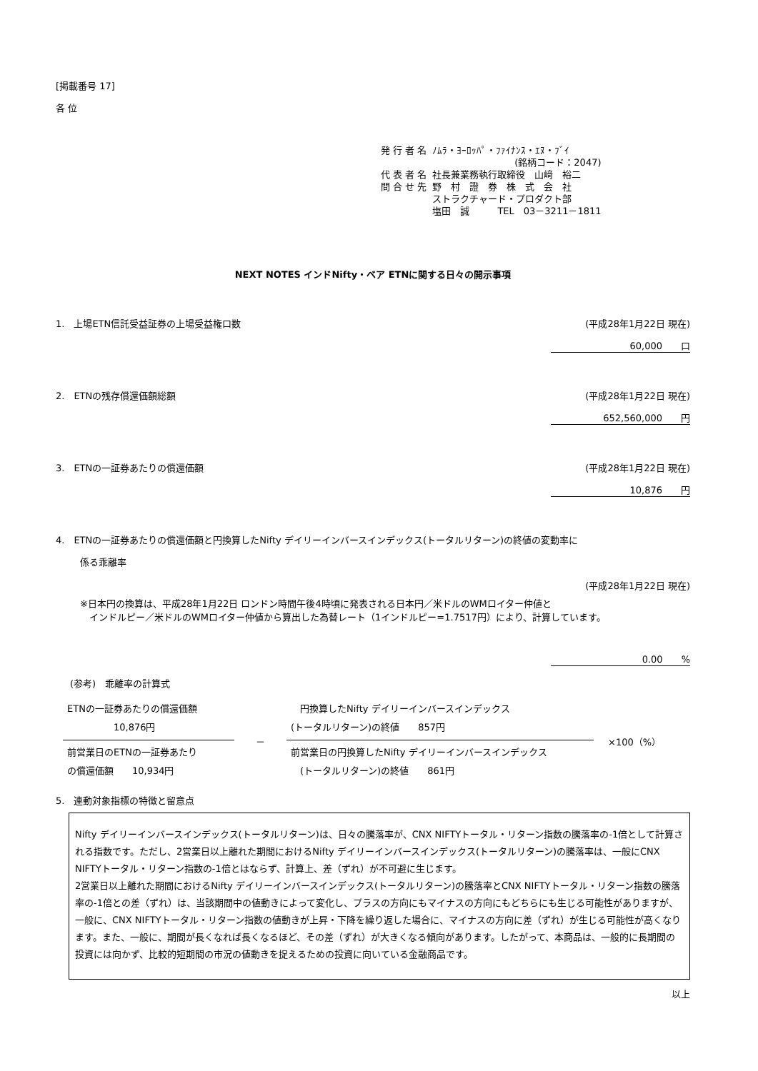[掲載番号 17]
各 位
| 発 行 者 名 | ﾉﾑﾗ・ﾖｰﾛｯﾊﾟ・ﾌｧｲﾅﾝｽ・ｴﾇ・ﾌﾞｲ (銘柄コード：2047) |
| 代 表 者 名 | 社長兼業務執行取締役 山﨑 裕二 |
| 問 合 せ 先 | 野 村 證 券 株 式 会 社 ストラクチャード・プロダクト部 塩田 誠 TEL 03－3211－1811 |
NEXT NOTES インドNifty・ベア ETNに関する日々の開示事項
1.　上場ETN信託受益証券の上場受益権口数 (平成28年1月22日 現在)
60,000　　口
2.　ETNの残存償還価額総額 (平成28年1月22日 現在)
652,560,000　　円
3.　ETNの一証券あたりの償還価額 (平成28年1月22日 現在)
10,876　　円
4.　ETNの一証券あたりの償還価額と円換算したNifty デイリーインバースインデックス(トータルリターン)の終値の変動率に
係る乖離率
(平成28年1月22日 現在)
※日本円の換算は、平成28年1月22日 ロンドン時間午後4時頃に発表される日本円／米ドルのWMロイター仲値と
　インドルピー／米ドルのWMロイター仲値から算出した為替レート（1インドルピー=1.7517円）により、計算しています。
0.00　　%
(参考)　乖離率の計算式
ETNの一証券あたりの償還価額
　　　　　10,876円
前営業日のETNの一証券あたり
の償還価額　　10,934円
－
　円換算したNifty デイリーインバースインデックス
(トータルリターン)の終値　　857円
前営業日の円換算したNifty デイリーインバースインデックス
　(トータルリターン)の終値　　861円
×100（%）
5.　連動対象指標の特徴と留意点
Nifty デイリーインバースインデックス(トータルリターン)は、日々の騰落率が、CNX NIFTYトータル・リターン指数の騰落率の-1倍として計算される指数です。ただし、2営業日以上離れた期間におけるNifty デイリーインバースインデックス(トータルリターン)の騰落率は、一般にCNX NIFTYトータル・リターン指数の-1倍とはならず、計算上、差（ずれ）が不可避に生じます。
2営業日以上離れた期間におけるNifty デイリーインバースインデックス(トータルリターン)の騰落率とCNX NIFTYトータル・リターン指数の騰落率の-1倍との差（ずれ）は、当該期間中の値動きによって変化し、プラスの方向にもマイナスの方向にもどちらにも生じる可能性がありますが、一般に、CNX NIFTYトータル・リターン指数の値動きが上昇・下降を繰り返した場合に、マイナスの方向に差（ずれ）が生じる可能性が高くなります。また、一般に、期間が長くなれば長くなるほど、その差（ずれ）が大きくなる傾向があります。したがって、本商品は、一般的に長期間の投資には向かず、比較的短期間の市況の値動きを捉えるための投資に向いている金融商品です。
以上